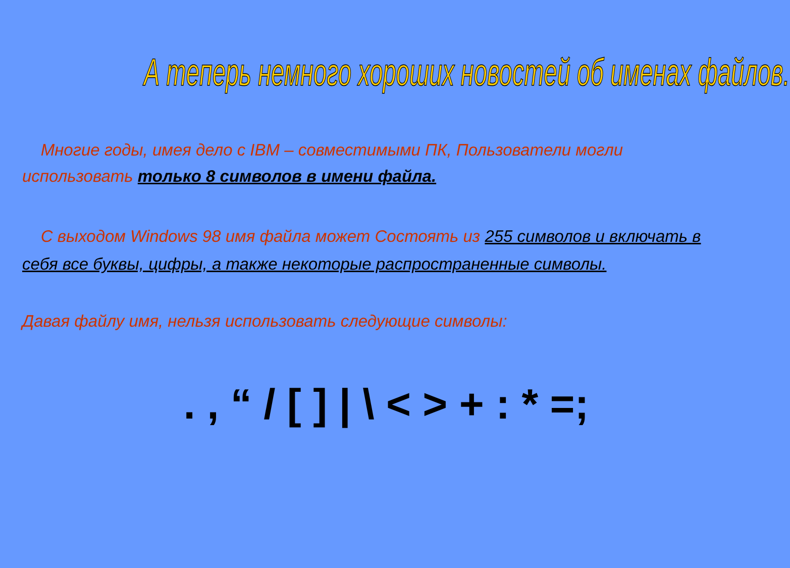А теперь немного хороших новостей об именах файлов.
Многие годы, имея дело с IBM – совместимыми ПК, Пользователи могли использовать только 8 символов в имени файла.
С выходом Windows 98 имя файла может Состоять из 255 символов и включать в себя все буквы, цифры, а также некоторые распространенные символы.
Давая файлу имя, нельзя использовать следующие символы:
. , “ / [ ] | \ < > + : * =;